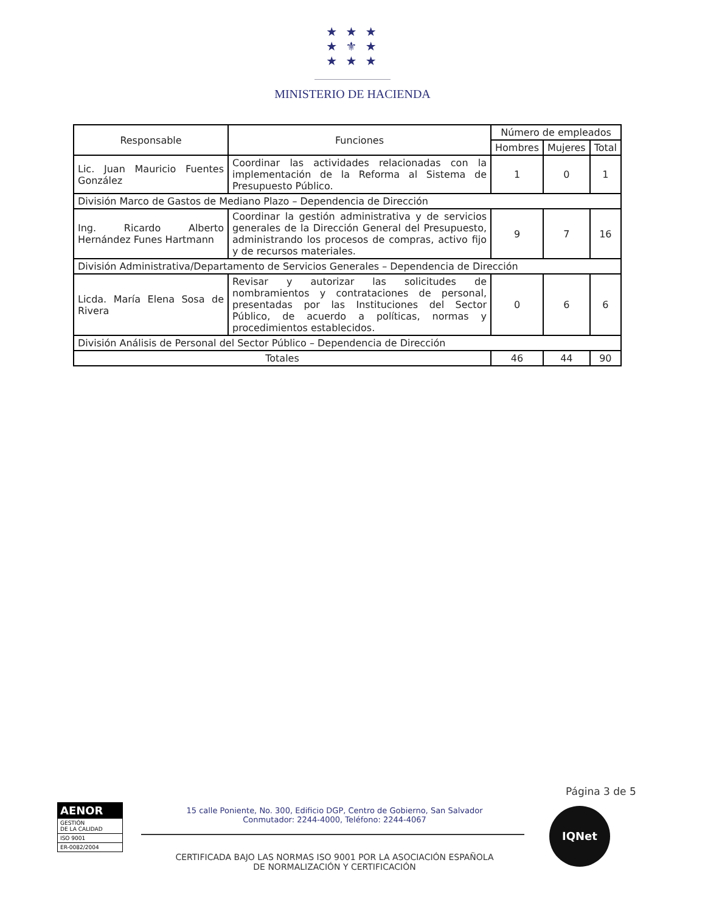★ ★ ★
★ ⚜ ★
★ ★ ★
MINISTERIO DE HACIENDA
| Responsable | Funciones | Número de empleados | | |
| --- | --- | --- | --- | --- |
| | | Hombres | Mujeres | Total |
| Lic. Juan Mauricio Fuentes González | Coordinar las actividades relacionadas con la implementación de la Reforma al Sistema de Presupuesto Público. | 1 | 0 | 1 |
| División Marco de Gastos de Mediano Plazo – Dependencia de Dirección | | | | |
| Ing. Ricardo Alberto Hernández Funes Hartmann | Coordinar la gestión administrativa y de servicios generales de la Dirección General del Presupuesto, administrando los procesos de compras, activo fijo y de recursos materiales. | 9 | 7 | 16 |
| División Administrativa/Departamento de Servicios Generales – Dependencia de Dirección | | | | |
| Licda. María Elena Sosa de Rivera | Revisar y autorizar las solicitudes de nombramientos y contrataciones de personal, presentadas por las Instituciones del Sector Público, de acuerdo a políticas, normas y procedimientos establecidos. | 0 | 6 | 6 |
| División Análisis de Personal del Sector Público – Dependencia de Dirección | | | | |
| Totales | | 46 | 44 | 90 |
Página 3 de 5
AENOR
GESTIÓN
DE LA CALIDAD
ISO 9001
ER-0082/2004
15 calle Poniente, No. 300, Edificio DGP, Centro de Gobierno, San Salvador
Conmutador: 2244-4000, Teléfono: 2244-4067
CERTIFICADA BAJO LAS NORMAS ISO 9001 POR LA ASOCIACIÓN ESPAÑOLA
DE NORMALIZACIÓN Y CERTIFICACIÓN
IQNet